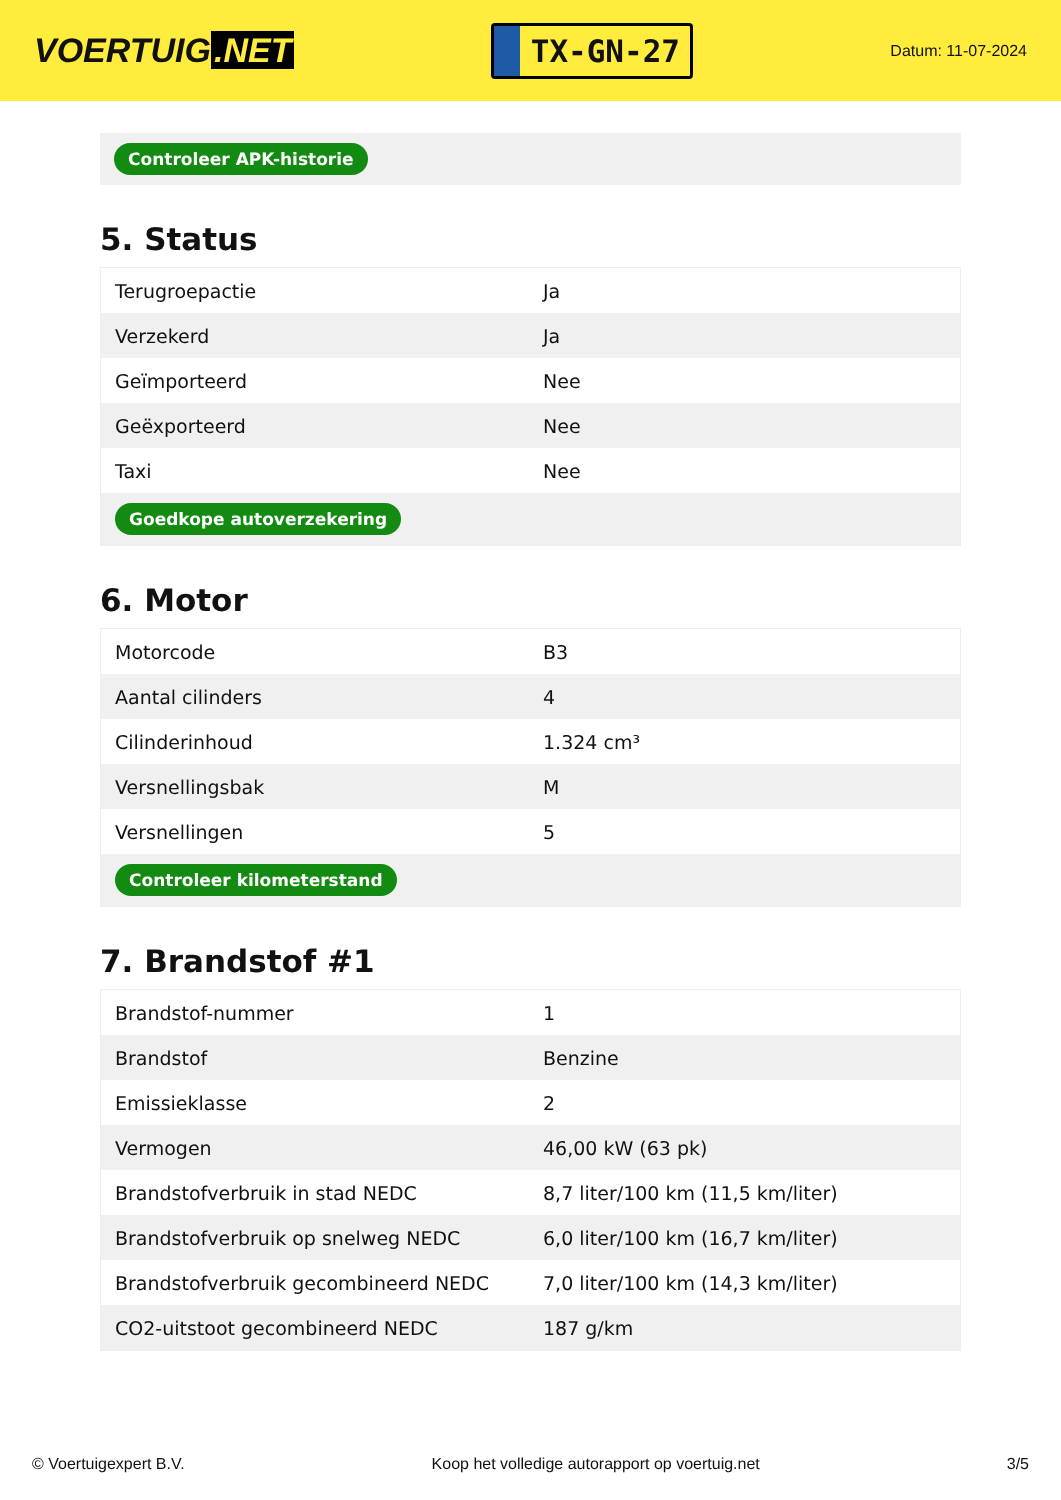VOERTUIG.NET
TX-GN-27
Datum: 11-07-2024
Controleer APK-historie
5. Status
| Terugroepactie | Ja |
| Verzekerd | Ja |
| Geïmporteerd | Nee |
| Geëxporteerd | Nee |
| Taxi | Nee |
| Goedkope autoverzekering | |
6. Motor
| Motorcode | B3 |
| Aantal cilinders | 4 |
| Cilinderinhoud | 1.324 cm³ |
| Versnellingsbak | M |
| Versnellingen | 5 |
| Controleer kilometerstand | |
7. Brandstof #1
| Brandstof-nummer | 1 |
| Brandstof | Benzine |
| Emissieklasse | 2 |
| Vermogen | 46,00 kW (63 pk) |
| Brandstofverbruik in stad NEDC | 8,7 liter/100 km (11,5 km/liter) |
| Brandstofverbruik op snelweg NEDC | 6,0 liter/100 km (16,7 km/liter) |
| Brandstofverbruik gecombineerd NEDC | 7,0 liter/100 km (14,3 km/liter) |
| CO2-uitstoot gecombineerd NEDC | 187 g/km |
© Voertuigexpert B.V. Koop het volledige autorapport op voertuig.net 3/5